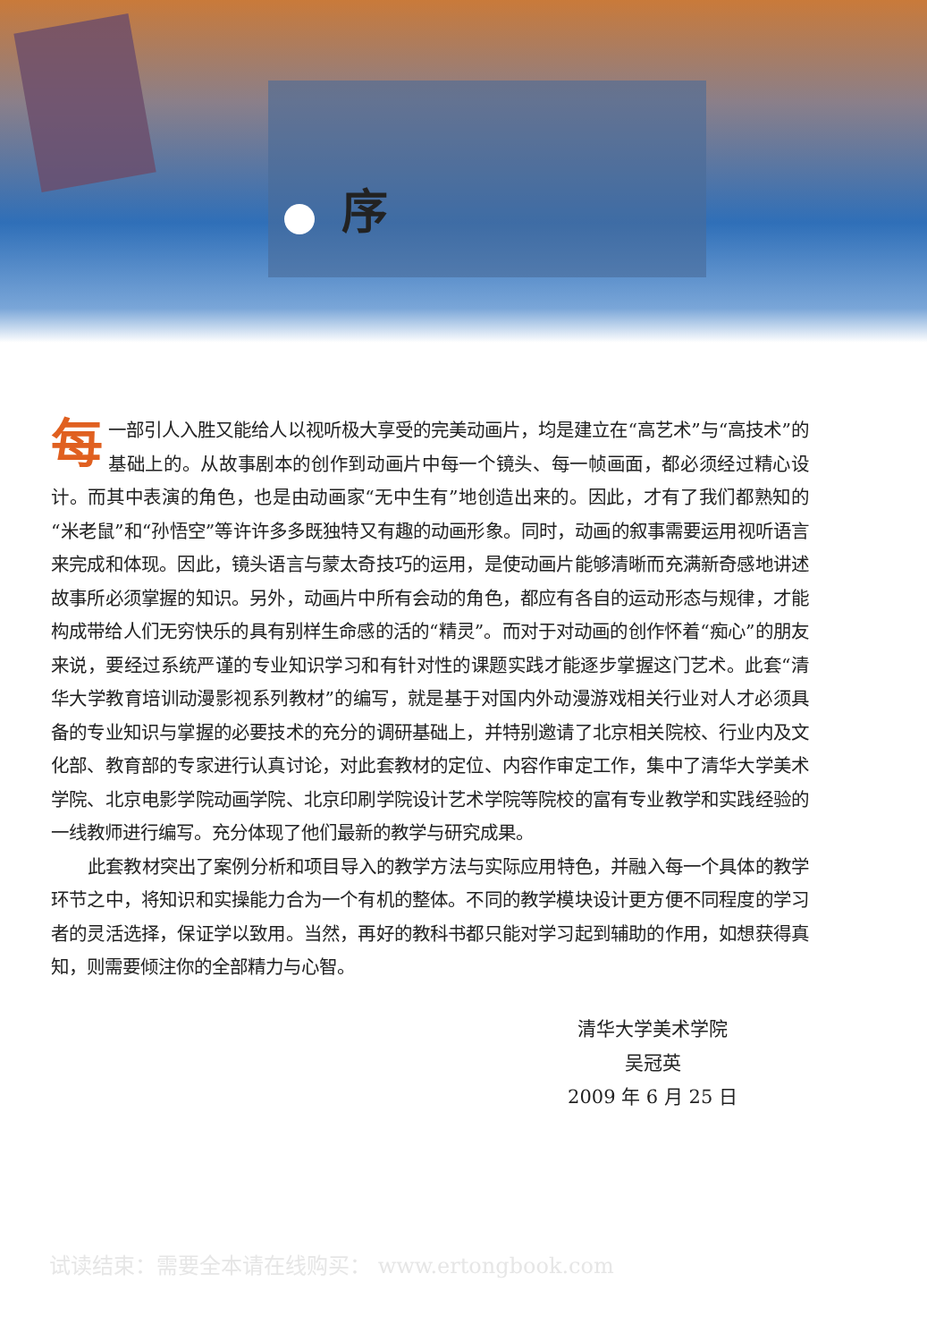序
每一部引人入胜又能给人以视听极大享受的完美动画片，均是建立在“高艺术”与“高技术”的基础上的。从故事剧本的创作到动画片中每一个镜头、每一帧画面，都必须经过精心设计。而其中表演的角色，也是由动画家“无中生有”地创造出来的。因此，才有了我们都熟知的“米老鼠”和“孙悟空”等许许多多既独特又有趣的动画形象。同时，动画的叙事需要运用视听语言来完成和体现。因此，镜头语言与蒙太奇技巧的运用，是使动画片能够清晰而充满新奇感地讲述故事所必须掌握的知识。另外，动画片中所有会动的角色，都应有各自的运动形态与规律，才能构成带给人们无穷快乐的具有别样生命感的活的“精灵”。而对于对动画的创作怀着“痴心”的朋友来说，要经过系统严谨的专业知识学习和有针对性的课题实践才能逐步掌握这门艺术。此套“清华大学教育培训动漫影视系列教材”的编写，就是基于对国内外动漫游戏相关行业对人才必须具备的专业知识与掌握的必要技术的充分的调研基础上，并特别邀请了北京相关院校、行业内及文化部、教育部的专家进行认真讨论，对此套教材的定位、内容作审定工作，集中了清华大学美术学院、北京电影学院动画学院、北京印刷学院设计艺术学院等院校的富有专业教学和实践经验的一线教师进行编写。充分体现了他们最新的教学与研究成果。
此套教材突出了案例分析和项目导入的教学方法与实际应用特色，并融入每一个具体的教学环节之中，将知识和实操能力合为一个有机的整体。不同的教学模块设计更方便不同程度的学习者的灵活选择，保证学以致用。当然，再好的教科书都只能对学习起到辅助的作用，如想获得真知，则需要倾注你的全部精力与心智。
清华大学美术学院
吴冠英
2009 年 6 月 25 日
试读结束：需要全本请在线购买： www.ertongbook.com